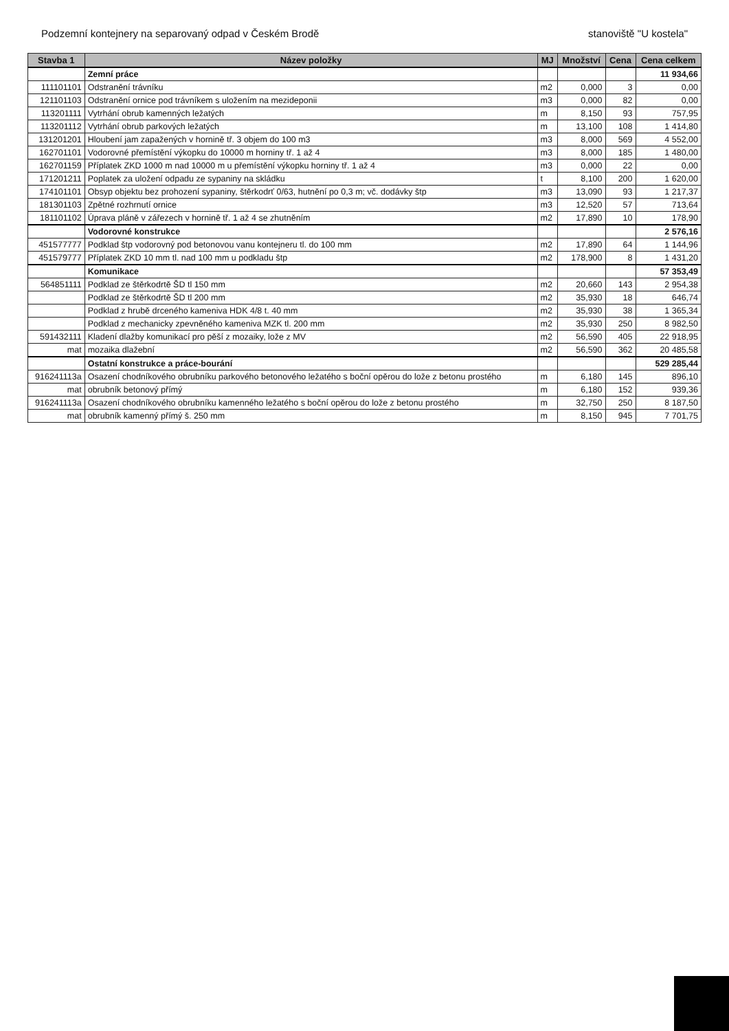Podzemní kontejnery na separovaný odpad v Českém Brodě stanoviště "U kostela"
| Stavba 1 | Název položky | MJ | Množství | Cena | Cena celkem |
| --- | --- | --- | --- | --- | --- |
| | Zemní práce | | | | 11 934,66 |
| 111101101 | Odstranění trávníku | m2 | 0,000 | 3 | 0,00 |
| 121101103 | Odstranění ornice pod trávníkem s uložením na mezideponii | m3 | 0,000 | 82 | 0,00 |
| 113201111 | Vytrhání obrub kamenných ležatých | m | 8,150 | 93 | 757,95 |
| 113201112 | Vytrhání obrub parkových ležatých | m | 13,100 | 108 | 1 414,80 |
| 131201201 | Hloubení jam zapažených v hornině tř. 3 objem do 100 m3 | m3 | 8,000 | 569 | 4 552,00 |
| 162701101 | Vodorovné přemístění výkopku do 10000 m horniny tř. 1 až 4 | m3 | 8,000 | 185 | 1 480,00 |
| 162701159 | Příplatek ZKD 1000 m nad 10000 m u přemístění výkopku horniny tř. 1 až 4 | m3 | 0,000 | 22 | 0,00 |
| 171201211 | Poplatek za uložení odpadu ze sypaniny na skládku | t | 8,100 | 200 | 1 620,00 |
| 174101101 | Obsyp objektu bez prohození sypaniny, štěrkodrť 0/63, hutnění po 0,3 m; vč. dodávky štp | m3 | 13,090 | 93 | 1 217,37 |
| 181301103 | Zpětné rozhrnutí ornice | m3 | 12,520 | 57 | 713,64 |
| 181101102 | Úprava pláně v zářezech v hornině tř. 1 až 4 se zhutněním | m2 | 17,890 | 10 | 178,90 |
| | Vodorovné konstrukce | | | | 2 576,16 |
| 451577777 | Podklad štp vodorovný pod betonovou vanu kontejneru tl. do 100 mm | m2 | 17,890 | 64 | 1 144,96 |
| 451579777 | Příplatek ZKD 10 mm tl. nad 100 mm u podkladu štp | m2 | 178,900 | 8 | 1 431,20 |
| | Komunikace | | | | 57 353,49 |
| 564851111 | Podklad ze štěrkodrtě ŠD tl 150 mm | m2 | 20,660 | 143 | 2 954,38 |
| | Podklad ze štěrkodrtě ŠD tl 200 mm | m2 | 35,930 | 18 | 646,74 |
| | Podklad z hrubě drceného kameniva HDK 4/8 t. 40 mm | m2 | 35,930 | 38 | 1 365,34 |
| | Podklad z mechanicky zpevněného kameniva MZK tl. 200 mm | m2 | 35,930 | 250 | 8 982,50 |
| 591432111 | Kladení dlažby komunikací pro pěší z mozaiky, lože z MV | m2 | 56,590 | 405 | 22 918,95 |
| mat | mozaika dlažební | m2 | 56,590 | 362 | 20 485,58 |
| | Ostatní konstrukce a práce-bourání | | | | 529 285,44 |
| 916241113a | Osazení chodníkového obrubníku parkového betonového ležatého s boční opěrou do lože z betonu prostého | m | 6,180 | 145 | 896,10 |
| mat | obrubník betonový přímý | m | 6,180 | 152 | 939,36 |
| 916241113a | Osazení chodníkového obrubníku kamenného ležatého s boční opěrou do lože z betonu prostého | m | 32,750 | 250 | 8 187,50 |
| mat | obrubník kamenný přímý š. 250 mm | m | 8,150 | 945 | 7 701,75 |